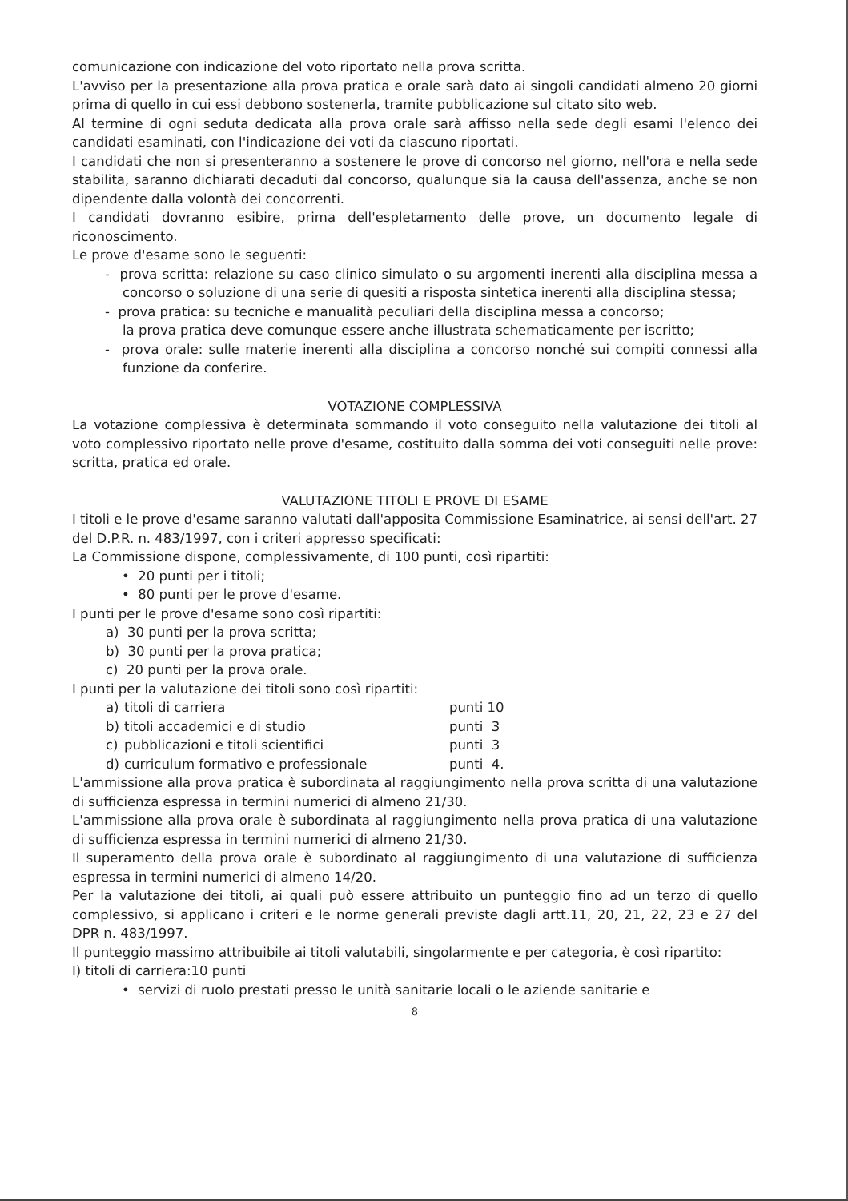comunicazione con indicazione del voto riportato nella prova scritta.
L'avviso per la presentazione alla prova pratica e orale sarà dato ai singoli candidati almeno 20 giorni prima di quello in cui essi debbono sostenerla, tramite pubblicazione sul citato sito web.
Al termine di ogni seduta dedicata alla prova orale sarà affisso nella sede degli esami l'elenco dei candidati esaminati, con l'indicazione dei voti da ciascuno riportati.
I candidati che non si presenteranno a sostenere le prove di concorso nel giorno, nell'ora e nella sede stabilita, saranno dichiarati decaduti dal concorso, qualunque sia la causa dell'assenza, anche se non dipendente dalla volontà dei concorrenti.
I candidati dovranno esibire, prima dell'espletamento delle prove, un documento legale di riconoscimento.
Le prove d'esame sono le seguenti:
- prova scritta: relazione su caso clinico simulato o su argomenti inerenti alla disciplina messa a concorso o soluzione di una serie di quesiti a risposta sintetica inerenti alla disciplina stessa;
- prova pratica: su tecniche e manualità peculiari della disciplina messa a concorso;
la prova pratica deve comunque essere anche illustrata schematicamente per iscritto;
- prova orale: sulle materie inerenti alla disciplina a concorso nonché sui compiti connessi alla funzione da conferire.
VOTAZIONE COMPLESSIVA
La votazione complessiva è determinata sommando il voto conseguito nella valutazione dei titoli al voto complessivo riportato nelle prove d'esame, costituito dalla somma dei voti conseguiti nelle prove: scritta, pratica ed orale.
VALUTAZIONE TITOLI E PROVE DI ESAME
I titoli e le prove d'esame saranno valutati dall'apposita Commissione Esaminatrice, ai sensi dell'art. 27 del D.P.R. n. 483/1997, con i criteri appresso specificati:
La Commissione dispone, complessivamente, di 100 punti, così ripartiti:
• 20 punti per i titoli;
• 80 punti per le prove d'esame.
I punti per le prove d'esame sono così ripartiti:
a) 30 punti per la prova scritta;
b) 30 punti per la prova pratica;
c) 20 punti per la prova orale.
I punti per la valutazione dei titoli sono così ripartiti:
| a) | titoli di carriera | punti 10 |
| b) | titoli accademici e di studio | punti 3 |
| c) | pubblicazioni e titoli scientifici | punti 3 |
| d) | curriculum formativo e professionale | punti 4. |
L'ammissione alla prova pratica è subordinata al raggiungimento nella prova scritta di una valutazione di sufficienza espressa in termini numerici di almeno 21/30.
L'ammissione alla prova orale è subordinata al raggiungimento nella prova pratica di una valutazione di sufficienza espressa in termini numerici di almeno 21/30.
Il superamento della prova orale è subordinato al raggiungimento di una valutazione di sufficienza espressa in termini numerici di almeno 14/20.
Per la valutazione dei titoli, ai quali può essere attribuito un punteggio fino ad un terzo di quello complessivo, si applicano i criteri e le norme generali previste dagli artt.11, 20, 21, 22, 23 e 27 del DPR n. 483/1997.
Il punteggio massimo attribuibile ai titoli valutabili, singolarmente e per categoria, è così ripartito:
I) titoli di carriera:10 punti
• servizi di ruolo prestati presso le unità sanitarie locali o le aziende sanitarie e
8